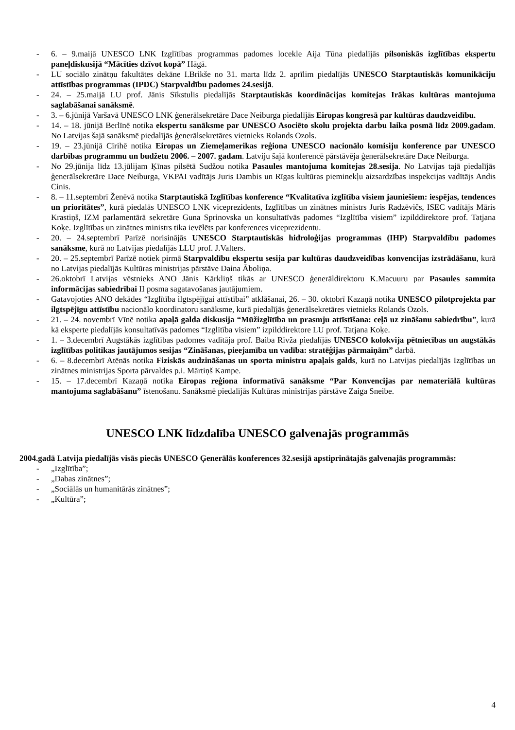- 6. – 9.maijā UNESCO LNK Izglītības programmas padomes locekle Aija Tūna piedalījās pilsoniskās izglītības ekspertu paneļdiskusijā “Mācīties dzīvot kopā” Hāgā.
- LU sociālo zinātņu fakultātes dekāne I.Brikše no 31. marta līdz 2. aprīlim piedalījās UNESCO Starptautiskās komunikāciju attīstības programmas (IPDC) Starpvaldību padomes 24.sesijā.
- 24. – 25.maijā LU prof. Jānis Sīkstulis piedalījās Starptautiskās koordinācijas komitejas Irākas kultūras mantojuma saglabāšanai sanāksmē.
- 3. – 6.jūnijā Varšavā UNESCO LNK ģenerālsekretāre Dace Neiburga piedalījās Eiropas kongresā par kultūras daudzveidību.
- 14. – 18. jūnijā Berlīnē notika ekspertu sanāksme par UNESCO Asociēto skolu projekta darbu laika posmā līdz 2009.gadam. No Latvijas šajā sanāksmē piedalījās ģenerālsekretāres vietnieks Rolands Ozols.
- 19. – 23.jūnijā Cīrihē notika Eiropas un Ziemeļamerikas reģiona UNESCO nacionālo komisiju konference par UNESCO darbības programmu un budžetu 2006. – 2007. gadam. Latviju šajā konferencē pārstāvēja ģenerālsekretāre Dace Neiburga.
- No 29.jūnija līdz 13.jūlijam Ķīnas pilsētā Sudžou notika Pasaules mantojuma komitejas 28.sesija. No Latvijas tajā piedalījās ģenerālsekretāre Dace Neiburga, VKPAI vadītājs Juris Dambis un Rīgas kultūras pieminekļu aizsardzības inspekcijas vadītājs Andis Cinis.
- 8. – 11.septembrī Ženēvā notika Starptautiskā Izglītības konference “Kvalitatīva izglītība visiem jauniešiem: iespējas, tendences un prioritātes”, kurā piedalās UNESCO LNK viceprezidents, Izglītības un zinātnes ministrs Juris Radzēvičs, ISEC vadītājs Māris Krastiņš, IZM parlamentārā sekretāre Guna Sprinovska un konsultatīvās padomes “Izglītība visiem” izpilddirektore prof. Tatjana Koķe. Izglītības un zinātnes ministrs tika ievēlēts par konferences viceprezidentu.
- 20. – 24.septembrī Parīzē norisinājās UNESCO Starptautiskās hidroloģijas programmas (IHP) Starpvaldību padomes sanāksme, kurā no Latvijas piedalījās LLU prof. J.Valters.
- 20. – 25.septembrī Parīzē notiek pirmā Starpvaldību ekspertu sesija par kultūras daudzveidības konvencijas izstrādāšanu, kurā no Latvijas piedalījās Kultūras ministrijas pārstāve Daina Āboliņa.
- 26.oktobrī Latvijas vēstnieks ANO Jānis Kārkliņš tikās ar UNESCO ģenerāldirektoru K.Macuuru par Pasaules sammita informācijas sabiedrībai II posma sagatavošanas jautājumiem.
- Gatavojoties ANO dekādes “Izglītība ilgtspējīgai attīstībai” atklāšanai, 26. – 30. oktobrī Kazaņā notika UNESCO pilotprojekta par ilgtspējīgu attīstību nacionālo koordinatoru sanāksme, kurā piedalījās ģenerālsekretāres vietnieks Rolands Ozols.
- 21. – 24. novembrī Vīnē notika apaļā galda diskusija “Mūžizglītība un prasmju attīstīšana: ceļā uz zināšanu sabiedrību”, kurā kā eksperte piedalījās konsultatīvās padomes “Izglītība visiem” izpilddirektore LU prof. Tatjana Koķe.
- 1. – 3.decembrī Augstākās izglītības padomes vadītāja prof. Baiba Rivža piedalījās UNESCO kolokvija pētniecības un augstākās izglītības politikas jautājumos sesijas “Zināšanas, pieejamība un vadība: stratēģijas pārmaiņām” darbā.
- 6. – 8.decembrī Atēnās notika Fiziskās audzināšanas un sporta ministru apaļais galds, kurā no Latvijas piedalījās Izglītības un zinātnes ministrijas Sporta pārvaldes p.i. Mārtiņš Kampe.
- 15. – 17.decembrī Kazaņā notika Eiropas reģiona informatīvā sanāksme “Par Konvencijas par nemateriālā kultūras mantojuma saglabāšanu” īstenošanu. Sanāksmē piedalījās Kultūras ministrijas pārstāve Zaiga Sneibe.
UNESCO LNK līdzdalība UNESCO galvenajās programmās
2004.gadā Latvija piedalījās visās piecās UNESCO Ģenerālās konferences 32.sesijā apstiprinātajās galvenajās programmās:
- „Izglītība”;
- „Dabas zinātnes”;
- „Sociālās un humanitārās zinātnes”;
- „Kultūra”;
4